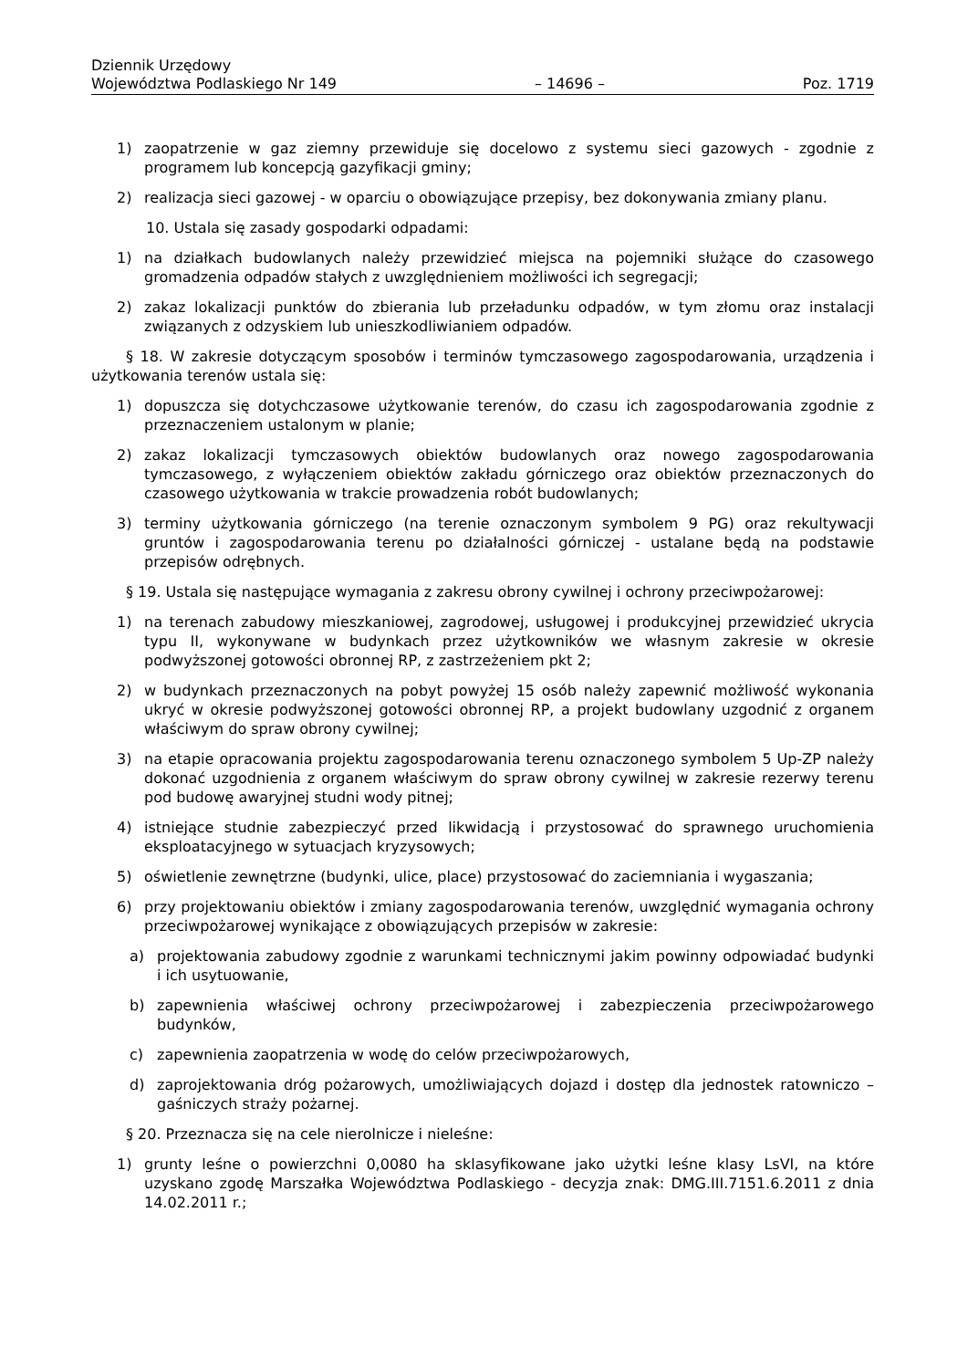Dziennik Urzędowy
Województwa Podlaskiego Nr 149
– 14696 –
Poz. 1719
1) zaopatrzenie w gaz ziemny przewiduje się docelowo z systemu sieci gazowych - zgodnie z programem lub koncepcją gazyfikacji gminy;
2) realizacja sieci gazowej - w oparciu o obowiązujące przepisy, bez dokonywania zmiany planu.
10. Ustala się zasady gospodarki odpadami:
1) na działkach budowlanych należy przewidzieć miejsca na pojemniki służące do czasowego gromadzenia odpadów stałych z uwzględnieniem możliwości ich segregacji;
2) zakaz lokalizacji punktów do zbierania lub przeładunku odpadów, w tym złomu oraz instalacji związanych z odzyskiem lub unieszkodliwianiem odpadów.
§ 18. W zakresie dotyczącym sposobów i terminów tymczasowego zagospodarowania, urządzenia i użytkowania terenów ustala się:
1) dopuszcza się dotychczasowe użytkowanie terenów, do czasu ich zagospodarowania zgodnie z przeznaczeniem ustalonym w planie;
2) zakaz lokalizacji tymczasowych obiektów budowlanych oraz nowego zagospodarowania tymczasowego, z wyłączeniem obiektów zakładu górniczego oraz obiektów przeznaczonych do czasowego użytkowania w trakcie prowadzenia robót budowlanych;
3) terminy użytkowania górniczego (na terenie oznaczonym symbolem 9 PG) oraz rekultywacji gruntów i zagospodarowania terenu po działalności górniczej - ustalane będą na podstawie przepisów odrębnych.
§ 19. Ustala się następujące wymagania z zakresu obrony cywilnej i ochrony przeciwpożarowej:
1) na terenach zabudowy mieszkaniowej, zagrodowej, usługowej i produkcyjnej przewidzieć ukrycia typu II, wykonywane w budynkach przez użytkowników we własnym zakresie w okresie podwyższonej gotowości obronnej RP, z zastrzeżeniem pkt 2;
2) w budynkach przeznaczonych na pobyt powyżej 15 osób należy zapewnić możliwość wykonania ukryć w okresie podwyższonej gotowości obronnej RP, a projekt budowlany uzgodnić z organem właściwym do spraw obrony cywilnej;
3) na etapie opracowania projektu zagospodarowania terenu oznaczonego symbolem 5 Up-ZP należy dokonać uzgodnienia z organem właściwym do spraw obrony cywilnej w zakresie rezerwy terenu pod budowę awaryjnej studni wody pitnej;
4) istniejące studnie zabezpieczyć przed likwidacją i przystosować do sprawnego uruchomienia eksploatacyjnego w sytuacjach kryzysowych;
5) oświetlenie zewnętrzne (budynki, ulice, place) przystosować do zaciemniania i wygaszania;
6) przy projektowaniu obiektów i zmiany zagospodarowania terenów, uwzględnić wymagania ochrony przeciwpożarowej wynikające z obowiązujących przepisów w zakresie:
a) projektowania zabudowy zgodnie z warunkami technicznymi jakim powinny odpowiadać budynki i ich usytuowanie,
b) zapewnienia właściwej ochrony przeciwpożarowej i zabezpieczenia przeciwpożarowego budynków,
c) zapewnienia zaopatrzenia w wodę do celów przeciwpożarowych,
d) zaprojektowania dróg pożarowych, umożliwiających dojazd i dostęp dla jednostek ratowniczo – gaśniczych straży pożarnej.
§ 20. Przeznacza się na cele nierolnicze i nieleśne:
1) grunty leśne o powierzchni 0,0080 ha sklasyfikowane jako użytki leśne klasy LsVI, na które uzyskano zgodę Marszałka Województwa Podlaskiego - decyzja znak: DMG.III.7151.6.2011 z dnia 14.02.2011 r.;